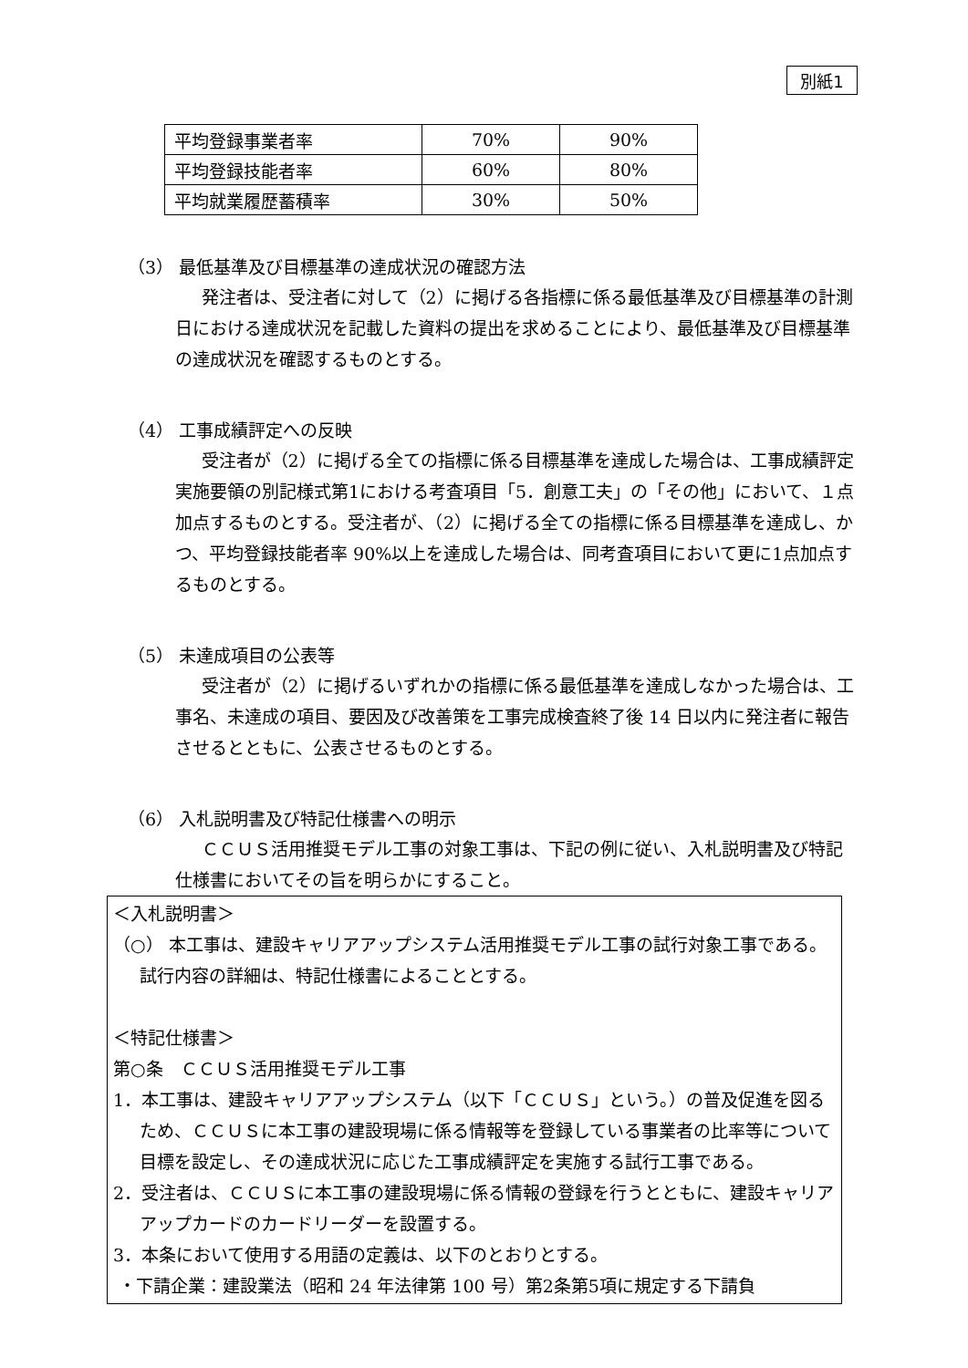別紙1
| 平均登録事業者率 | 70% | 90% |
| 平均登録技能者率 | 60% | 80% |
| 平均就業履歴蓄積率 | 30% | 50% |
（3） 最低基準及び目標基準の達成状況の確認方法
発注者は、受注者に対して（2）に掲げる各指標に係る最低基準及び目標基準の計測日における達成状況を記載した資料の提出を求めることにより、最低基準及び目標基準の達成状況を確認するものとする。
（4） 工事成績評定への反映
受注者が（2）に掲げる全ての指標に係る目標基準を達成した場合は、工事成績評定実施要領の別記様式第1における考査項目「5．創意工夫」の「その他」において、１点加点するものとする。受注者が、（2）に掲げる全ての指標に係る目標基準を達成し、かつ、平均登録技能者率 90%以上を達成した場合は、同考査項目において更に1点加点するものとする。
（5） 未達成項目の公表等
受注者が（2）に掲げるいずれかの指標に係る最低基準を達成しなかった場合は、工事名、未達成の項目、要因及び改善策を工事完成検査終了後 14 日以内に発注者に報告させるとともに、公表させるものとする。
（6） 入札説明書及び特記仕様書への明示
ＣＣＵＳ活用推奨モデル工事の対象工事は、下記の例に従い、入札説明書及び特記仕様書においてその旨を明らかにすること。
＜入札説明書＞
（○） 本工事は、建設キャリアアップシステム活用推奨モデル工事の試行対象工事である。試行内容の詳細は、特記仕様書によることとする。
＜特記仕様書＞
第○条　ＣＣＵＳ活用推奨モデル工事
1．本工事は、建設キャリアアップシステム（以下「ＣＣＵＳ」という。）の普及促進を図るため、ＣＣＵＳに本工事の建設現場に係る情報等を登録している事業者の比率等について目標を設定し、その達成状況に応じた工事成績評定を実施する試行工事である。
2．受注者は、ＣＣＵＳに本工事の建設現場に係る情報の登録を行うとともに、建設キャリアアップカードのカードリーダーを設置する。
3．本条において使用する用語の定義は、以下のとおりとする。
・下請企業：建設業法（昭和 24 年法律第 100 号）第2条第5項に規定する下請負